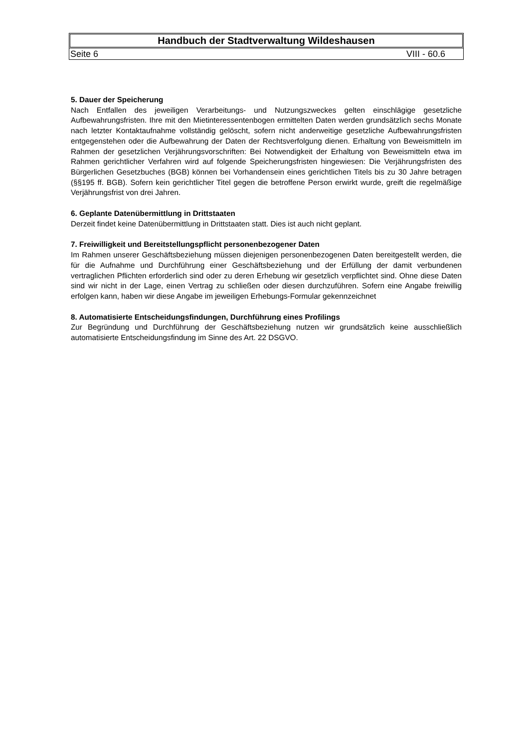Handbuch der Stadtverwaltung Wildeshausen
Seite 6 VIII - 60.6
5. Dauer der Speicherung
Nach Entfallen des jeweiligen Verarbeitungs- und Nutzungszweckes gelten einschlägige gesetzliche Aufbewahrungsfristen. Ihre mit den Mietinteressentenbogen ermittelten Daten werden grundsätzlich sechs Monate nach letzter Kontaktaufnahme vollständig gelöscht, sofern nicht anderweitige gesetzliche Aufbewahrungsfristen entgegenstehen oder die Aufbewahrung der Daten der Rechtsverfolgung dienen. Erhaltung von Beweismitteln im Rahmen der gesetzlichen Verjährungsvorschriften: Bei Notwendigkeit der Erhaltung von Beweismitteln etwa im Rahmen gerichtlicher Verfahren wird auf folgende Speicherungsfristen hingewiesen: Die Verjährungsfristen des Bürgerlichen Gesetzbuches (BGB) können bei Vorhandensein eines gerichtlichen Titels bis zu 30 Jahre betragen (§§195 ff. BGB). Sofern kein gerichtlicher Titel gegen die betroffene Person erwirkt wurde, greift die regelmäßige Verjährungsfrist von drei Jahren.
6. Geplante Datenübermittlung in Drittstaaten
Derzeit findet keine Datenübermittlung in Drittstaaten statt. Dies ist auch nicht geplant.
7. Freiwilligkeit und Bereitstellungspflicht personenbezogener Daten
Im Rahmen unserer Geschäftsbeziehung müssen diejenigen personenbezogenen Daten bereitgestellt werden, die für die Aufnahme und Durchführung einer Geschäftsbeziehung und der Erfüllung der damit verbundenen vertraglichen Pflichten erforderlich sind oder zu deren Erhebung wir gesetzlich verpflichtet sind. Ohne diese Daten sind wir nicht in der Lage, einen Vertrag zu schließen oder diesen durchzuführen. Sofern eine Angabe freiwillig erfolgen kann, haben wir diese Angabe im jeweiligen Erhebungs-Formular gekennzeichnet
8. Automatisierte Entscheidungsfindungen, Durchführung eines Profilings
Zur Begründung und Durchführung der Geschäftsbeziehung nutzen wir grundsätzlich keine ausschließlich automatisierte Entscheidungsfindung im Sinne des Art. 22 DSGVO.